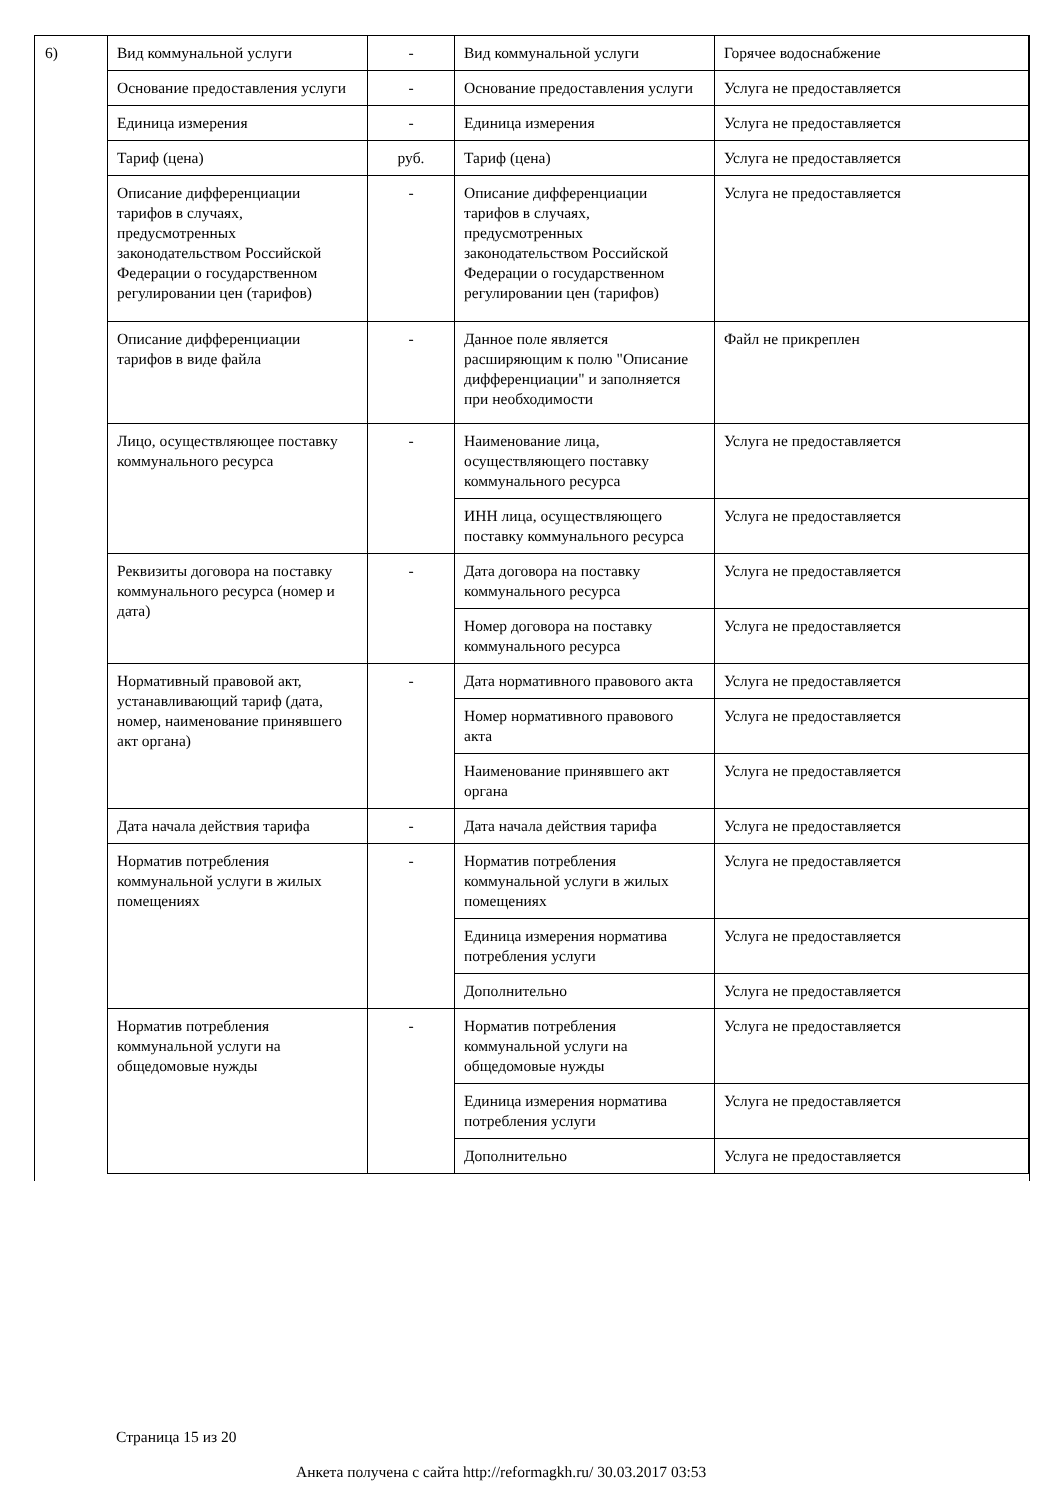6)
| Вид коммунальной услуги | - | Вид коммунальной услуги | Горячее водоснабжение |
| Основание предоставления услуги | - | Основание предоставления услуги | Услуга не предоставляется |
| Единица измерения | - | Единица измерения | Услуга не предоставляется |
| Тариф (цена) | руб. | Тариф (цена) | Услуга не предоставляется |
| Описание дифференциации тарифов в случаях, предусмотренных законодательством Российской Федерации о государственном регулировании цен (тарифов) | - | Описание дифференциации тарифов в случаях, предусмотренных законодательством Российской Федерации о государственном регулировании цен (тарифов) | Услуга не предоставляется |
| Описание дифференциации тарифов в виде файла | - | Данное поле является расширяющим к полю "Описание дифференциации" и заполняется при необходимости | Файл не прикреплен |
| Лицо, осуществляющее поставку коммунального ресурса | - | Наименование лица, осуществляющего поставку коммунального ресурса | Услуга не предоставляется |
| | | ИНН лица, осуществляющего поставку коммунального ресурса | Услуга не предоставляется |
| Реквизиты договора на поставку коммунального ресурса (номер и дата) | - | Дата договора на поставку коммунального ресурса | Услуга не предоставляется |
| | | Номер договора на поставку коммунального ресурса | Услуга не предоставляется |
| Нормативный правовой акт, устанавливающий тариф (дата, номер, наименование принявшего акт органа) | - | Дата нормативного правового акта | Услуга не предоставляется |
| | | Номер нормативного правового акта | Услуга не предоставляется |
| | | Наименование принявшего акт органа | Услуга не предоставляется |
| Дата начала действия тарифа | - | Дата начала действия тарифа | Услуга не предоставляется |
| Норматив потребления коммунальной услуги в жилых помещениях | - | Норматив потребления коммунальной услуги в жилых помещениях | Услуга не предоставляется |
| | | Единица измерения норматива потребления услуги | Услуга не предоставляется |
| | | Дополнительно | Услуга не предоставляется |
| Норматив потребления коммунальной услуги на общедомовые нужды | - | Норматив потребления коммунальной услуги на общедомовые нужды | Услуга не предоставляется |
| | | Единица измерения норматива потребления услуги | Услуга не предоставляется |
| | | Дополнительно | Услуга не предоставляется |
Страница 15 из 20
Анкета получена с сайта http://reformagkh.ru/ 30.03.2017 03:53